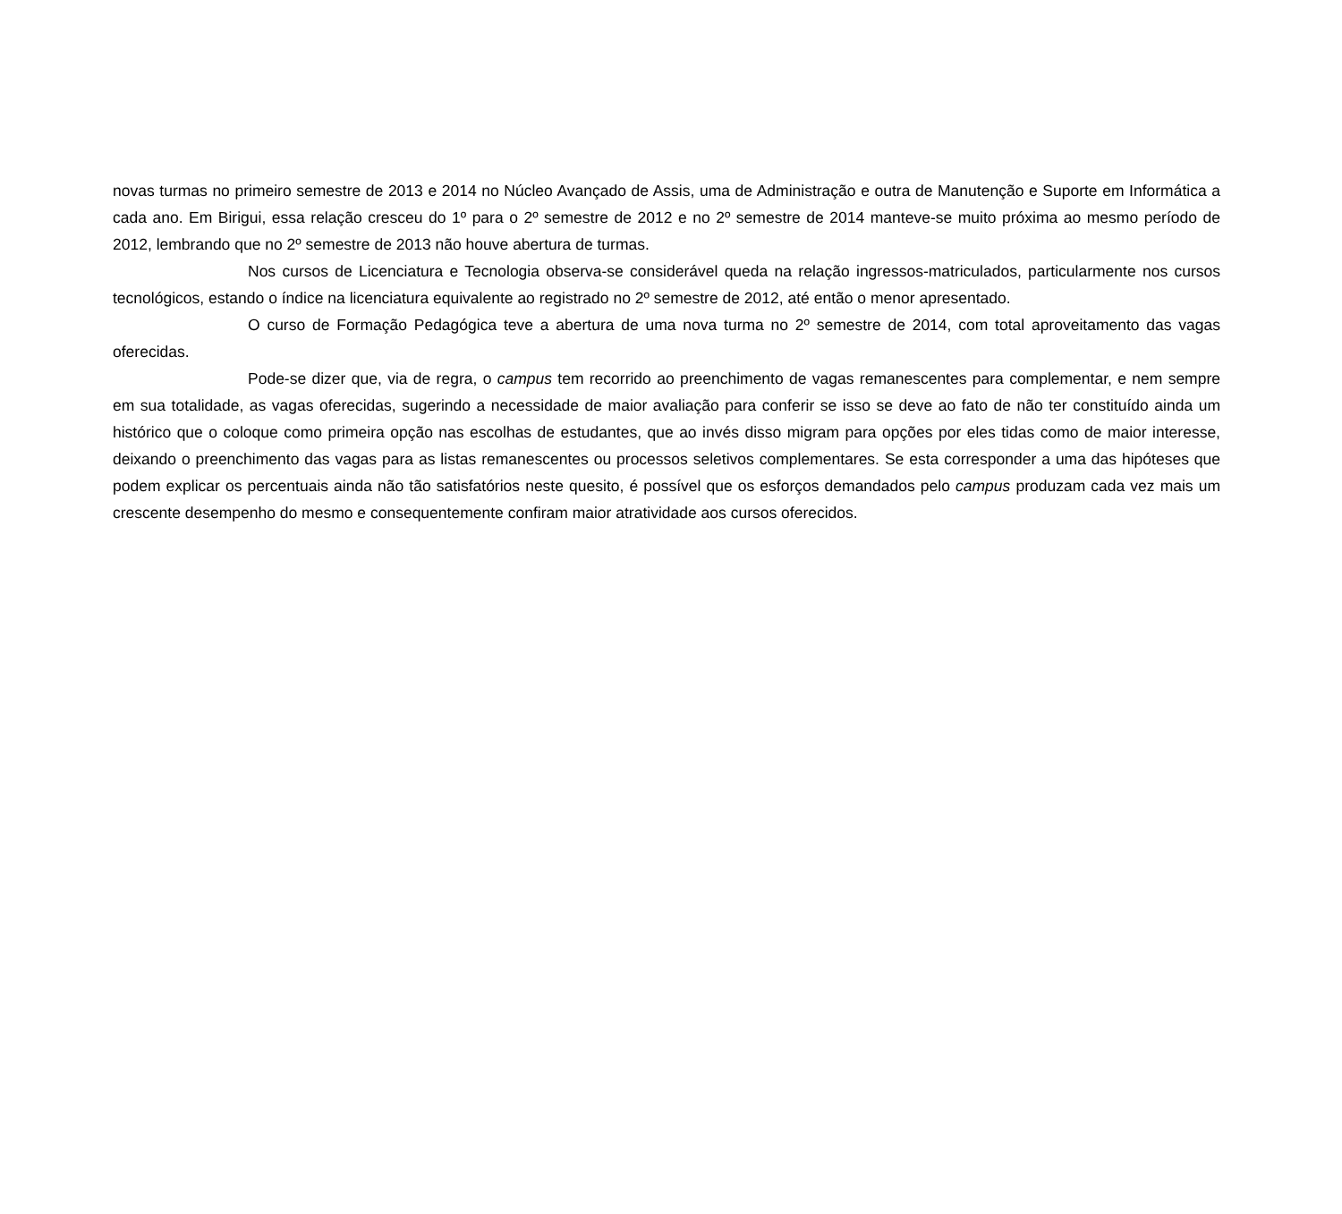novas turmas no primeiro semestre de 2013 e 2014 no Núcleo Avançado de Assis, uma de Administração e outra de Manutenção e Suporte em Informática a cada ano. Em Birigui, essa relação cresceu do 1º para o 2º semestre de 2012 e no 2º semestre de 2014 manteve-se muito próxima ao mesmo período de 2012, lembrando que no 2º semestre de 2013 não houve abertura de turmas.
Nos cursos de Licenciatura e Tecnologia observa-se considerável queda na relação ingressos-matriculados, particularmente nos cursos tecnológicos, estando o índice na licenciatura equivalente ao registrado no 2º semestre de 2012, até então o menor apresentado.
O curso de Formação Pedagógica teve a abertura de uma nova turma no 2º semestre de 2014, com total aproveitamento das vagas oferecidas.
Pode-se dizer que, via de regra, o campus tem recorrido ao preenchimento de vagas remanescentes para complementar, e nem sempre em sua totalidade, as vagas oferecidas, sugerindo a necessidade de maior avaliação para conferir se isso se deve ao fato de não ter constituído ainda um histórico que o coloque como primeira opção nas escolhas de estudantes, que ao invés disso migram para opções por eles tidas como de maior interesse, deixando o preenchimento das vagas para as listas remanescentes ou processos seletivos complementares. Se esta corresponder a uma das hipóteses que podem explicar os percentuais ainda não tão satisfatórios neste quesito, é possível que os esforços demandados pelo campus produzam cada vez mais um crescente desempenho do mesmo e consequentemente confiram maior atratividade aos cursos oferecidos.